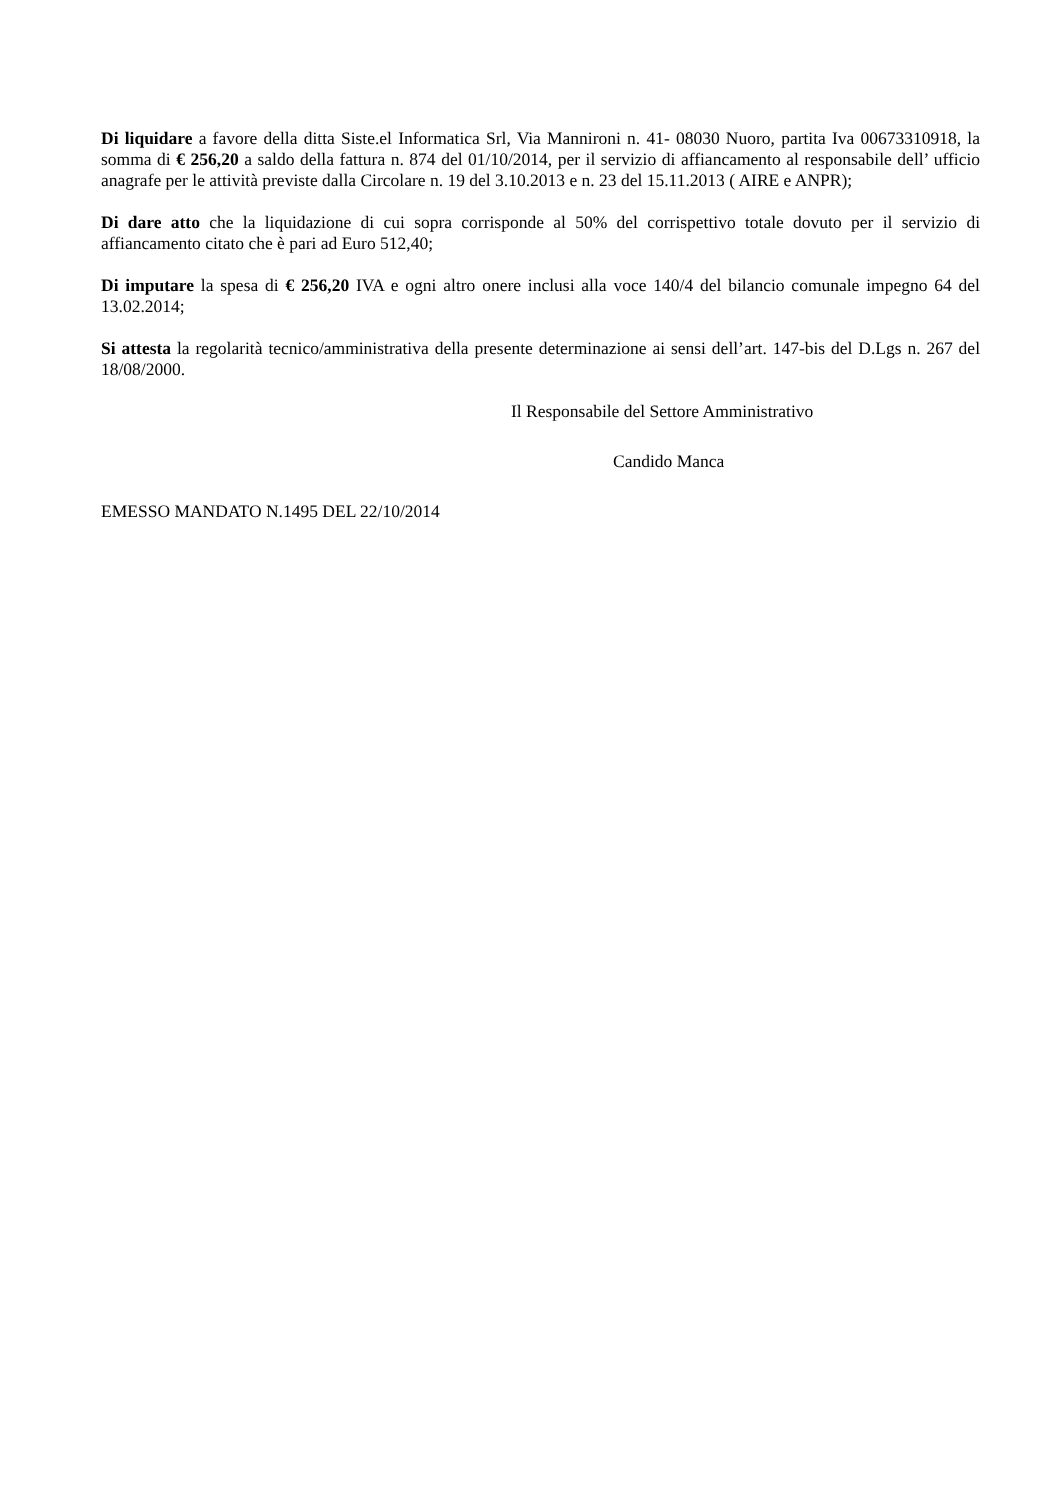Di liquidare a favore della ditta Siste.el Informatica Srl, Via Mannironi n. 41- 08030 Nuoro, partita Iva 00673310918, la somma di € 256,20 a saldo della fattura n. 874 del 01/10/2014, per il servizio di affiancamento al responsabile dell’ ufficio anagrafe per le attività previste dalla Circolare n. 19 del 3.10.2013 e n. 23 del 15.11.2013 ( AIRE e ANPR);
Di dare atto che la liquidazione di cui sopra corrisponde al 50% del corrispettivo totale dovuto per il servizio di affiancamento citato che è pari ad Euro 512,40;
Di imputare la spesa di € 256,20 IVA e ogni altro onere inclusi alla voce 140/4 del bilancio comunale impegno 64 del 13.02.2014;
Si attesta la regolarità tecnico/amministrativa della presente determinazione ai sensi dell’art. 147-bis del D.Lgs n. 267 del 18/08/2000.
Il Responsabile del Settore Amministrativo
Candido Manca
EMESSO MANDATO N.1495 DEL 22/10/2014